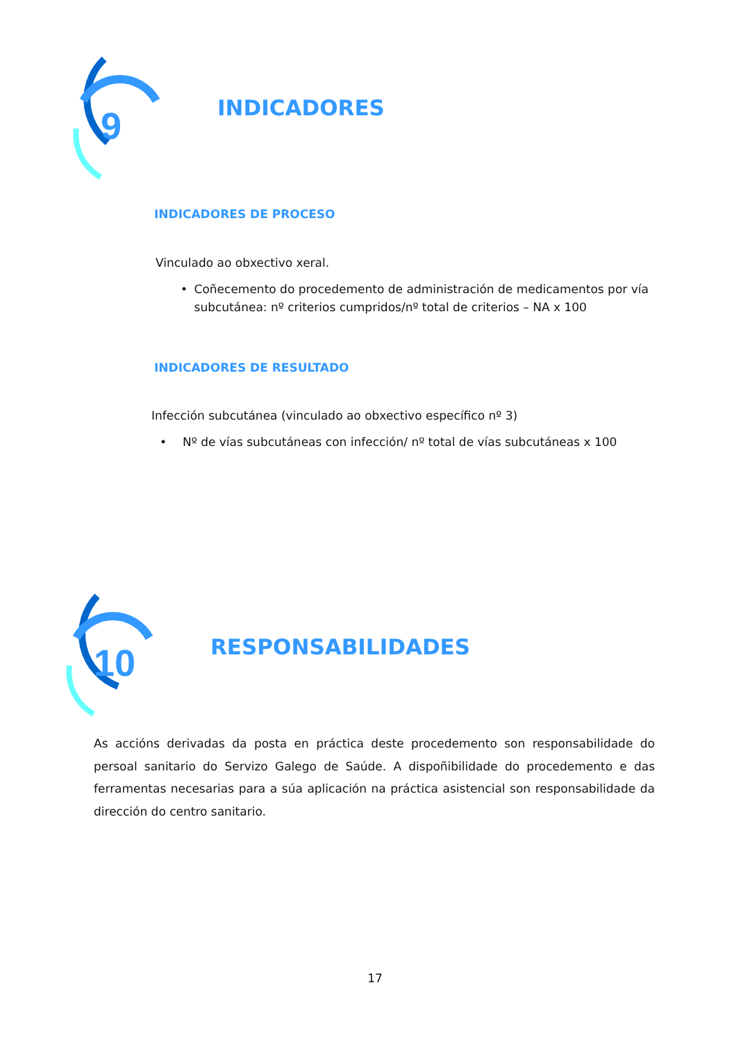9
INDICADORES
INDICADORES DE PROCESO
Vinculado ao obxectivo xeral.
• Coñecemento do procedemento de administración de medicamentos por vía subcutánea: nº criterios cumpridos/nº total de criterios – NA x 100
INDICADORES DE RESULTADO
Infección subcutánea (vinculado ao obxectivo específico nº 3)
• Nº de vías subcutáneas con infección/ nº total de vías subcutáneas x 100
10
RESPONSABILIDADES
As accións derivadas da posta en práctica deste procedemento son responsabilidade do persoal sanitario do Servizo Galego de Saúde. A dispoñibilidade do procedemento e das ferramentas necesarias para a súa aplicación na práctica asistencial son responsabilidade da dirección do centro sanitario.
17